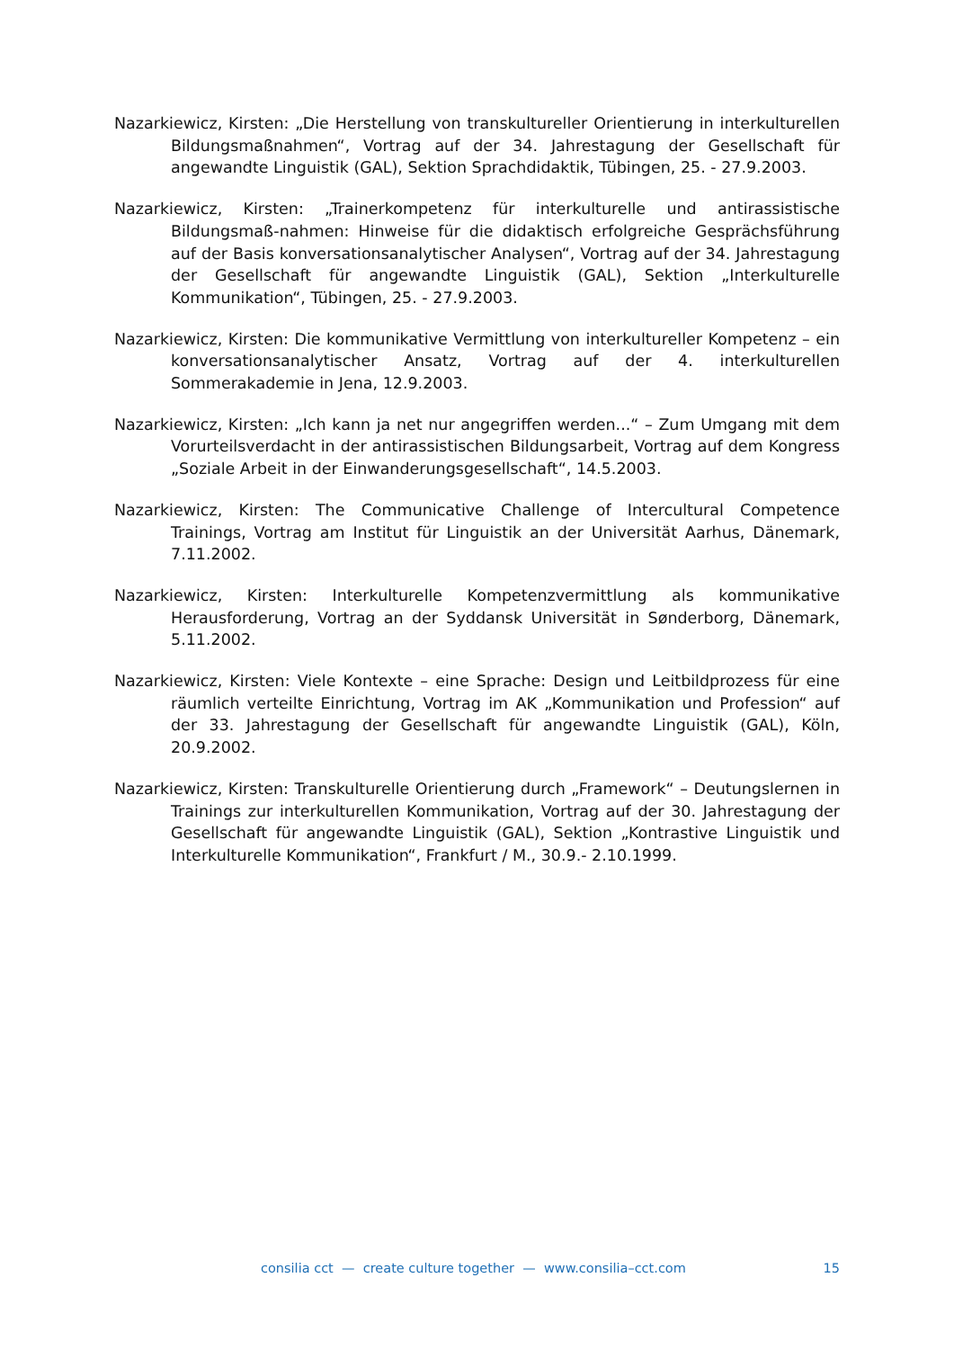Nazarkiewicz, Kirsten: „Die Herstellung von transkultureller Orientierung in interkulturellen Bildungsmaßnahmen“, Vortrag auf der 34. Jahrestagung der Gesellschaft für angewandte Linguistik (GAL), Sektion Sprachdidaktik, Tübingen, 25. - 27.9.2003.
Nazarkiewicz, Kirsten: „Trainerkompetenz für interkulturelle und antirassistische Bildungsmaß-nahmen: Hinweise für die didaktisch erfolgreiche Gesprächsführung auf der Basis konversationsanalytischer Analysen“, Vortrag auf der 34. Jahrestagung der Gesellschaft für angewandte Linguistik (GAL), Sektion „Interkulturelle Kommunikation“, Tübingen, 25. - 27.9.2003.
Nazarkiewicz, Kirsten: Die kommunikative Vermittlung von interkultureller Kompetenz – ein konversationsanalytischer Ansatz, Vortrag auf der 4. interkulturellen Sommerakademie in Jena, 12.9.2003.
Nazarkiewicz, Kirsten: „Ich kann ja net nur angegriffen werden...“ – Zum Umgang mit dem Vorurteilsverdacht in der antirassistischen Bildungsarbeit, Vortrag auf dem Kongress „Soziale Arbeit in der Einwanderungsgesellschaft“, 14.5.2003.
Nazarkiewicz, Kirsten: The Communicative Challenge of Intercultural Competence Trainings, Vortrag am Institut für Linguistik an der Universität Aarhus, Dänemark, 7.11.2002.
Nazarkiewicz, Kirsten: Interkulturelle Kompetenzvermittlung als kommunikative Herausforderung, Vortrag an der Syddansk Universität in Sønderborg, Dänemark, 5.11.2002.
Nazarkiewicz, Kirsten: Viele Kontexte – eine Sprache: Design und Leitbildprozess für eine räumlich verteilte Einrichtung, Vortrag im AK „Kommunikation und Profession“ auf der 33. Jahrestagung der Gesellschaft für angewandte Linguistik (GAL), Köln, 20.9.2002.
Nazarkiewicz, Kirsten: Transkulturelle Orientierung durch „Framework“ – Deutungslernen in Trainings zur interkulturellen Kommunikation, Vortrag auf der 30. Jahrestagung der Gesellschaft für angewandte Linguistik (GAL), Sektion „Kontrastive Linguistik und Interkulturelle Kommunikation“, Frankfurt / M., 30.9.- 2.10.1999.
consilia cct — create culture together — www.consilia–cct.com 15